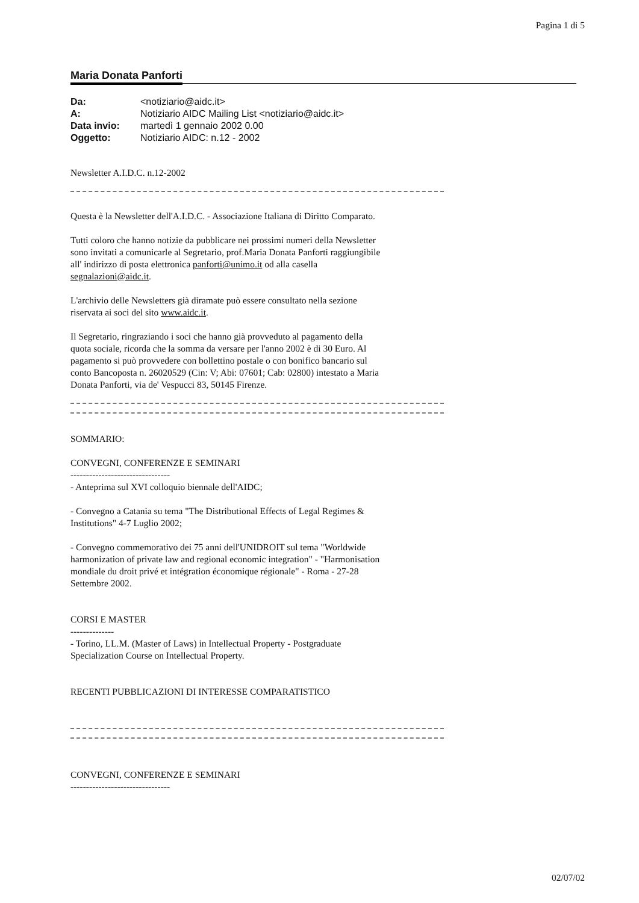Pagina 1 di 5
Maria Donata Panforti
| Da: | <notiziario@aidc.it> |
| A: | Notiziario AIDC Mailing List <notiziario@aidc.it> |
| Data invio: | martedì 1 gennaio 2002 0.00 |
| Oggetto: | Notiziario AIDC: n.12 - 2002 |
Newsletter A.I.D.C. n.12-2002
Questa è la Newsletter dell'A.I.D.C. - Associazione Italiana di Diritto Comparato.
Tutti coloro che hanno notizie da pubblicare nei prossimi numeri della Newsletter sono invitati a comunicarle al Segretario, prof.Maria Donata Panforti raggiungibile all' indirizzo di posta elettronica panforti@unimo.it od alla casella segnalazioni@aidc.it.
L'archivio delle Newsletters già diramate può essere consultato nella sezione riservata ai soci del sito www.aidc.it.
Il Segretario, ringraziando i soci che hanno già provveduto al pagamento della quota sociale, ricorda che la somma da versare per l'anno 2002 è di 30 Euro. Al pagamento si può provvedere con bollettino postale o con bonifico bancario sul conto Bancoposta n. 26020529 (Cin: V; Abi: 07601; Cab: 02800) intestato a Maria Donata Panforti, via de' Vespucci 83, 50145 Firenze.
SOMMARIO:
CONVEGNI, CONFERENZE E SEMINARI
--------------------------------
- Anteprima sul XVI colloquio biennale dell'AIDC;
- Convegno a Catania su tema "The Distributional Effects of Legal Regimes & Institutions" 4-7 Luglio 2002;
- Convegno commemorativo dei 75 anni dell'UNIDROIT sul tema "Worldwide harmonization of private law and regional economic integration" - "Harmonisation mondiale du droit privé et intégration économique régionale" - Roma - 27-28 Settembre 2002.
CORSI E MASTER
--------------
- Torino, LL.M. (Master of Laws) in Intellectual Property - Postgraduate Specialization Course on Intellectual Property.
RECENTI PUBBLICAZIONI DI INTERESSE COMPARATISTICO
CONVEGNI, CONFERENZE E SEMINARI
--------------------------------
02/07/02